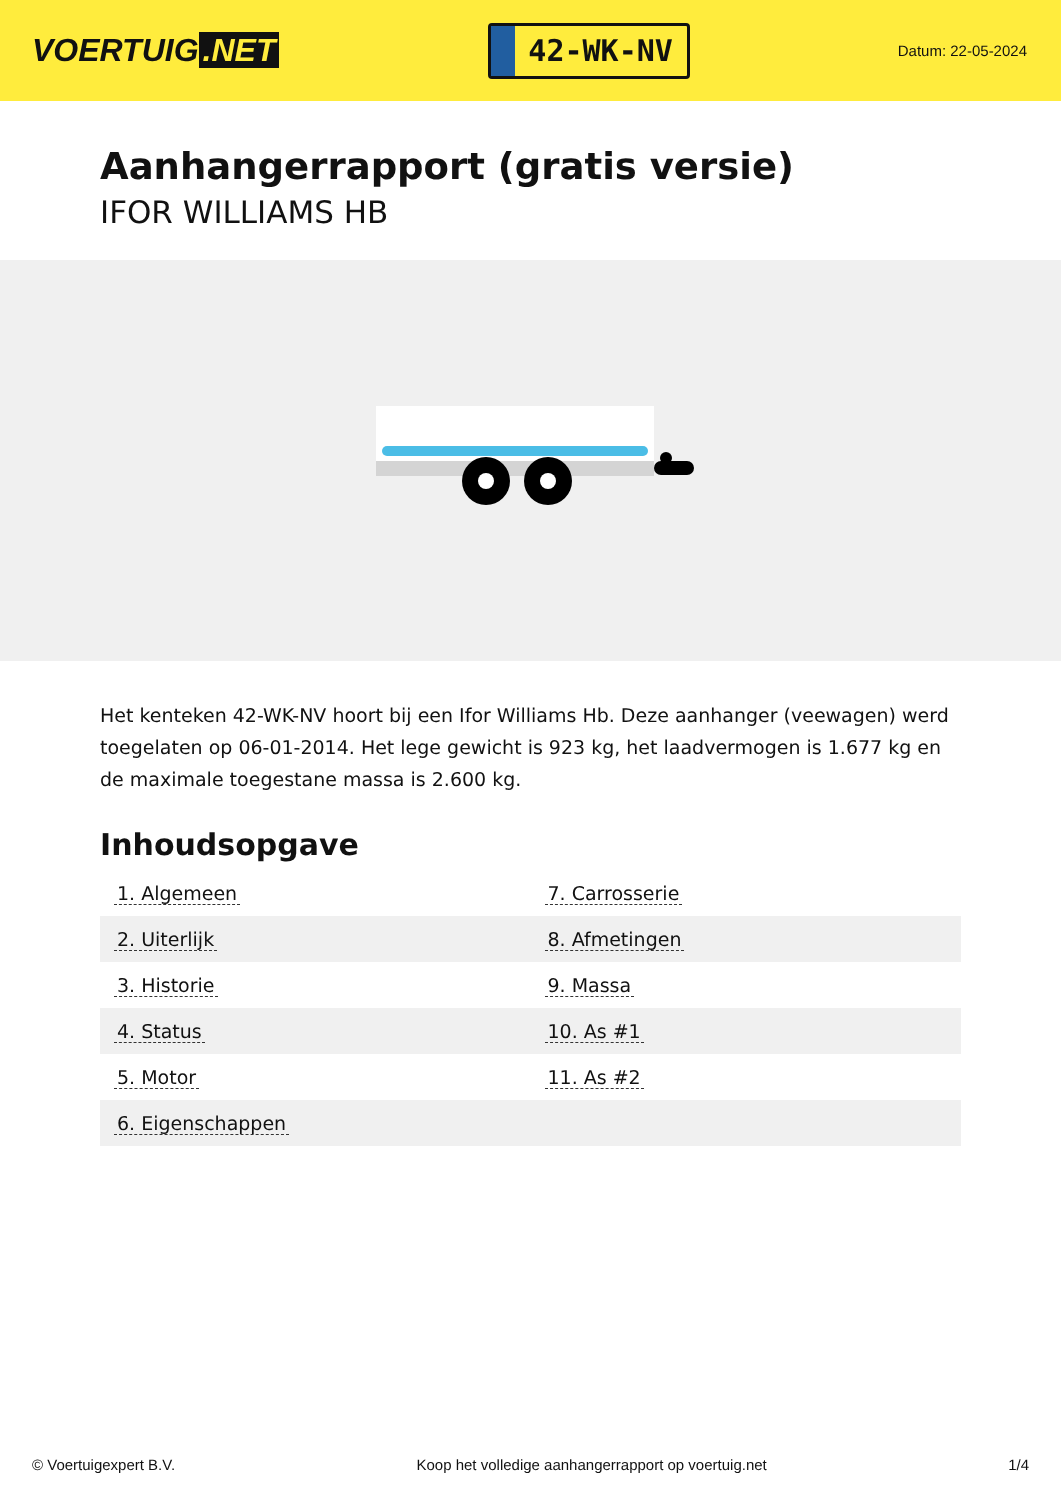VOERTUIG.NET
42-WK-NV
Datum: 22-05-2024
Aanhangerrapport (gratis versie)
IFOR WILLIAMS HB
Het kenteken 42-WK-NV hoort bij een Ifor Williams Hb. Deze aanhanger (veewagen) werd toegelaten op 06-01-2014. Het lege gewicht is 923 kg, het laadvermogen is 1.677 kg en de maximale toegestane massa is 2.600 kg.
Inhoudsopgave
| 1. Algemeen | 7. Carrosserie |
| 2. Uiterlijk | 8. Afmetingen |
| 3. Historie | 9. Massa |
| 4. Status | 10. As #1 |
| 5. Motor | 11. As #2 |
| 6. Eigenschappen | |
© Voertuigexpert B.V. Koop het volledige aanhangerrapport op voertuig.net 1/4